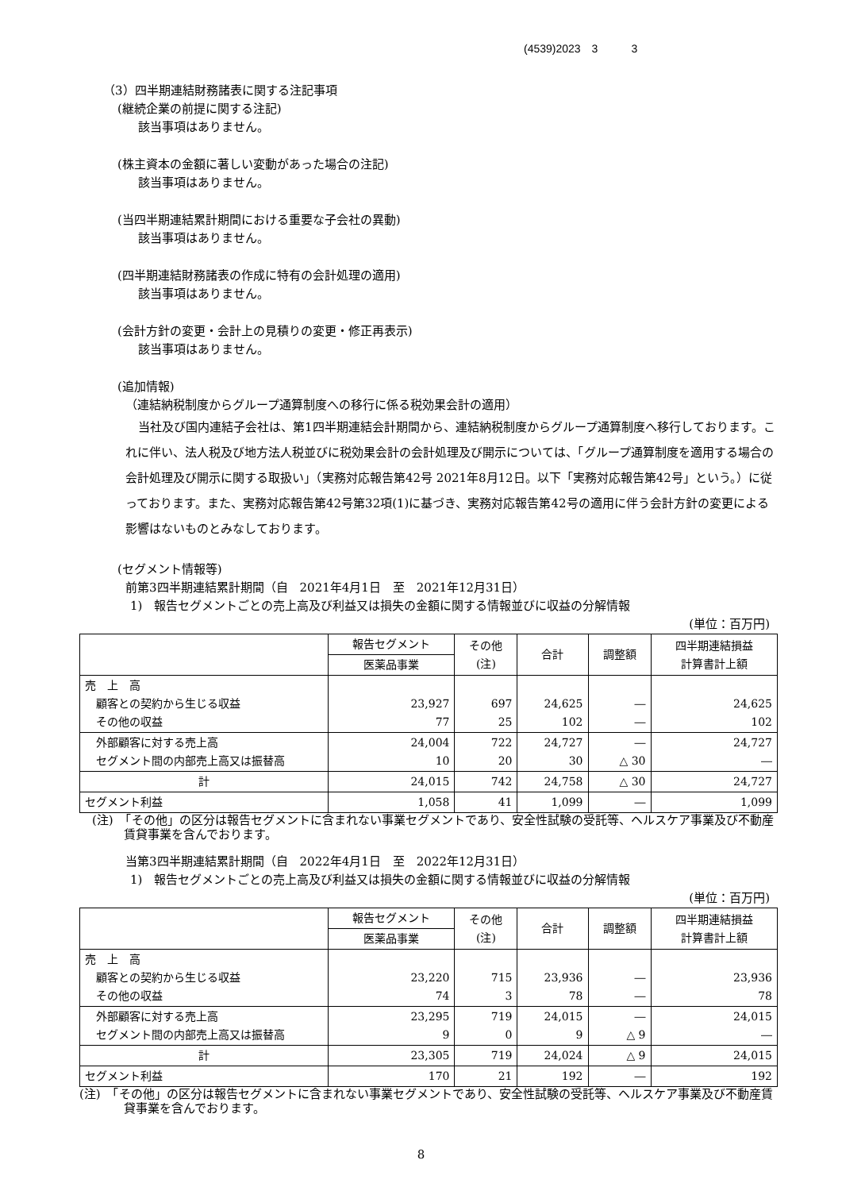(4539)2023　3　　　3
（3）四半期連結財務諸表に関する注記事項
(継続企業の前提に関する注記)
該当事項はありません。
(株主資本の金額に著しい変動があった場合の注記)
該当事項はありません。
(当四半期連結累計期間における重要な子会社の異動)
該当事項はありません。
(四半期連結財務諸表の作成に特有の会計処理の適用)
該当事項はありません。
(会計方針の変更・会計上の見積りの変更・修正再表示)
該当事項はありません。
(追加情報)
（連結納税制度からグループ通算制度への移行に係る税効果会計の適用）
当社及び国内連結子会社は、第1四半期連結会計期間から、連結納税制度からグループ通算制度へ移行しております。これに伴い、法人税及び地方法人税並びに税効果会計の会計処理及び開示については、「グループ通算制度を適用する場合の会計処理及び開示に関する取扱い」（実務対応報告第42号 2021年8月12日。以下「実務対応報告第42号」という。）に従っております。また、実務対応報告第42号第32項(1)に基づき、実務対応報告第42号の適用に伴う会計方針の変更による影響はないものとみなしております。
(セグメント情報等)
前第3四半期連結累計期間（自　2021年4月1日　至　2021年12月31日）
1)　報告セグメントごとの売上高及び利益又は損失の金額に関する情報並びに収益の分解情報
(単位：百万円)
| | 報告セグメント | その他 (注) | 合計 | 調整額 | 四半期連結損益 計算書計上額 |
| --- | --- | --- | --- | --- | --- |
| | 医薬品事業 | | | | |
| 売 上 高 顧客との契約から生じる収益 その他の収益 | 23,927 77 | 697 25 | 24,625 102 | ― ― | 24,625 102 |
| 外部顧客に対する売上高 セグメント間の内部売上高又は振替高 | 24,004 10 | 722 20 | 24,727 30 | ― △ 30 | 24,727 ― |
| 計 | 24,015 | 742 | 24,758 | △ 30 | 24,727 |
| セグメント利益 | 1,058 | 41 | 1,099 | ― | 1,099 |
(注)　「その他」の区分は報告セグメントに含まれない事業セグメントであり、安全性試験の受託等、ヘルスケア事業及び不動産賃貸事業を含んでおります。
当第3四半期連結累計期間（自　2022年4月1日　至　2022年12月31日）
1)　報告セグメントごとの売上高及び利益又は損失の金額に関する情報並びに収益の分解情報
(単位：百万円)
| | 報告セグメント | その他 (注) | 合計 | 調整額 | 四半期連結損益 計算書計上額 |
| --- | --- | --- | --- | --- | --- |
| | 医薬品事業 | | | | |
| 売 上 高 顧客との契約から生じる収益 その他の収益 | 23,220 74 | 715 3 | 23,936 78 | ― ― | 23,936 78 |
| 外部顧客に対する売上高 セグメント間の内部売上高又は振替高 | 23,295 9 | 719 0 | 24,015 9 | ― △ 9 | 24,015 ― |
| 計 | 23,305 | 719 | 24,024 | △ 9 | 24,015 |
| セグメント利益 | 170 | 21 | 192 | ― | 192 |
(注)　「その他」の区分は報告セグメントに含まれない事業セグメントであり、安全性試験の受託等、ヘルスケア事業及び不動産賃貸事業を含んでおります。
8